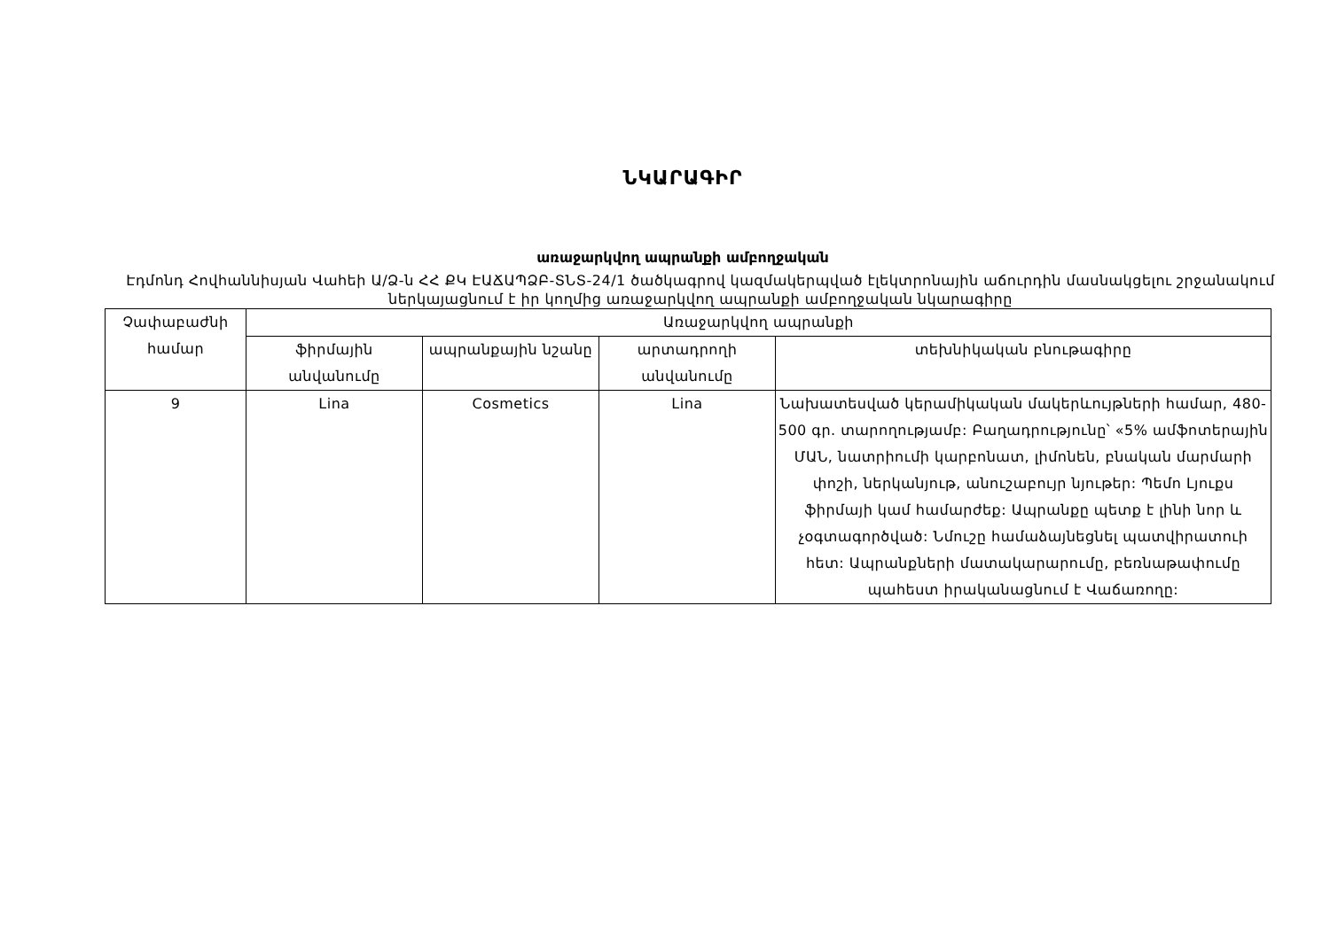ՆԿԱՐԱԳԻՐ
առաջարկվող ապրանքի ամբողջական
Էդմոնդ Հովհաննիսյան Վահեի Ա/Ձ-ն ՀՀ ՔԿ ԷԱՃԱՊՁԲ-ՏՆՏ-24/1 ծածկագրով կազմակերպված էլեկտրոնային աճուրդին մասնակցելու շրջանակում ներկայացնում է իր կողմից առաջարկվող ապրանքի ամբողջական նկարագիրը
| Չափաբաժնի համար | Առաջարկվող ապրանքի | | | |
| --- | --- | --- | --- | --- |
| | ֆիրմային անվանումը | ապրանքային նշանը | արտադրողի անվանումը | տեխնիկական բնութագիրը |
| 9 | Lina | Cosmetics | Lina | Նախատեսված կերամիկական մակերևույթների համար, 480-500 գր. տարողությամբ: Բաղադրությունը՝ «5% ամֆոտերային ՄԱՆ, նատրիումի կարբոնատ, լիմոնեն, բնական մարմարի փոշի, ներկանյութ, անուշաբույր նյութեր: Պեմո Լյուքս ֆիրմայի կամ համարժեք: Ապրանքը պետք է լինի նոր և չօգտագործված: Նմուշը համաձայնեցնել պատվիրատուի հետ: Ապրանքների մատակարարումը, բեռնաթափումը պահեստ իրականացնում է Վաճառողը: |